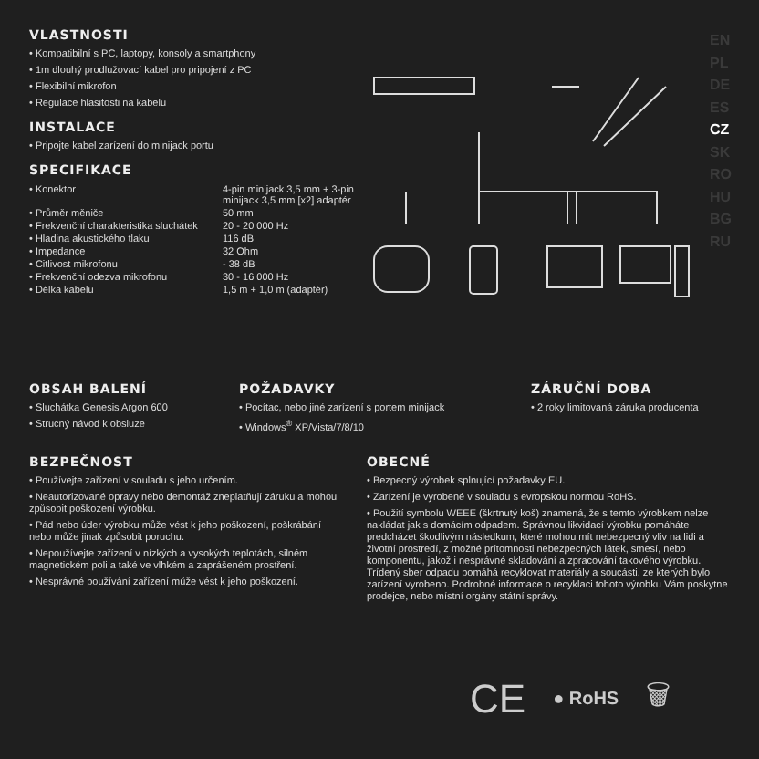VLASTNOSTI
• Kompatibilní s PC, laptopy, konsoly a smartphony
• 1m dlouhý prodlužovací kabel pro pripojení z PC
• Flexibilní mikrofon
• Regulace hlasitosti na kabelu
INSTALACE
• Pripojte kabel zarízení do minijack portu
SPECIFIKACE
| • Konektor | 4-pin minijack 3,5 mm + 3-pin minijack 3,5 mm [x2] adaptér |
| • Průměr měniče | 50 mm |
| • Frekvenční charakteristika sluchátek | 20 - 20 000 Hz |
| • Hladina akustického tlaku | 116 dB |
| • Impedance | 32 Ohm |
| • Citlivost mikrofonu | - 38 dB |
| • Frekvenční odezva mikrofonu | 30 - 16 000 Hz |
| • Délka kabelu | 1,5 m + 1,0 m (adaptér) |
EN
PL
DE
ES
CZ
SK
RO
HU
BG
RU
OBSAH BALENÍ
• Sluchátka Genesis Argon 600
• Strucný návod k obsluze
POŽADAVKY
• Pocítac, nebo jiné zarízení s portem minijack
• Windows<sup>®</sup> XP/Vista/7/8/10
ZÁRUČNÍ DOBA
• 2 roky limitovaná záruka producenta
BEZPEČNOST
• Používejte zařízení v souladu s jeho určením.
• Neautorizované opravy nebo demontáž zneplatňují záruku a mohou způsobit poškození výrobku.
• Pád nebo úder výrobku může vést k jeho poškození, poškrábání nebo může jinak způsobit poruchu.
• Nepoužívejte zařízení v nízkých a vysokých teplotách, silném magnetickém poli a také ve vlhkém a zaprášeném prostření.
• Nesprávné používání zařízení může vést k jeho poškození.
OBECNÉ
• Bezpecný výrobek splnující požadavky EU.
• Zarízení je vyrobené v souladu s evropskou normou RoHS.
• Použití symbolu WEEE (škrtnutý koš) znamená, že s temto výrobkem nelze nakládat jak s domácím odpadem. Správnou likvidací výrobku pomáháte predcházet škodlivým následkum, které mohou mít nebezpecný vliv na lidi a životní prostredí, z možné prítomnosti nebezpecných látek, smesí, nebo komponentu, jakož i nesprávné skladování a zpracování takového výrobku. Trídený sber odpadu pomáhá recyklovat materiály a soucásti, ze kterých bylo zarízení vyrobeno. Podrobné informace o recyklaci tohoto výrobku Vám poskytne prodejce, nebo místní orgány státní správy.
CE ● RoHS 🗑